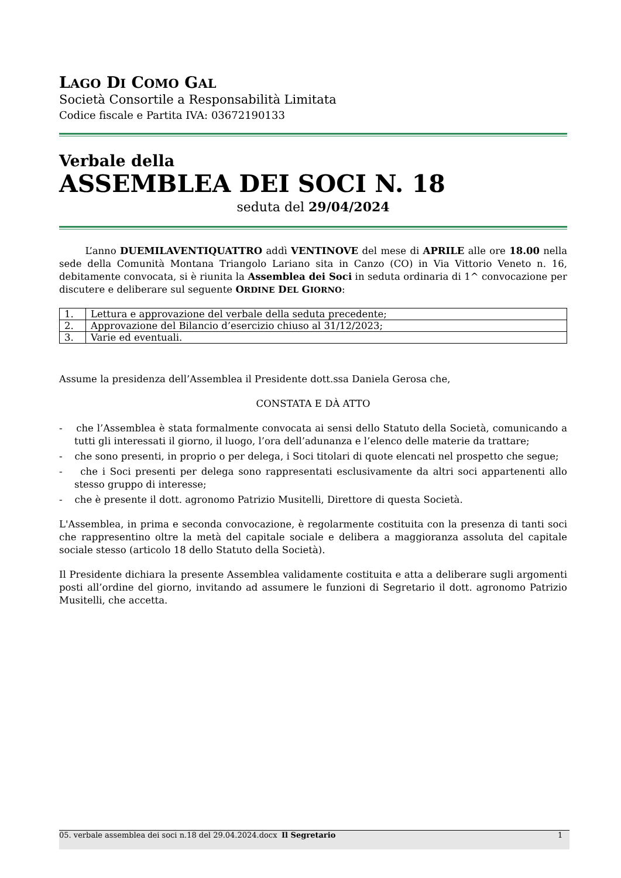LAGO DI COMO GAL
Società Consortile a Responsabilità Limitata
Codice fiscale e Partita IVA: 03672190133
Verbale della
ASSEMBLEA DEI SOCI N. 18
seduta del 29/04/2024
L’anno DUEMILAVENTIQUATTRO addì VENTINOVE del mese di APRILE alle ore 18.00 nella sede della Comunità Montana Triangolo Lariano sita in Canzo (CO) in Via Vittorio Veneto n. 16, debitamente convocata, si è riunita la Assemblea dei Soci in seduta ordinaria di 1^ convocazione per discutere e deliberare sul seguente ORDINE DEL GIORNO:
| 1. | Lettura e approvazione del verbale della seduta precedente; |
| 2. | Approvazione del Bilancio d’esercizio chiuso al 31/12/2023; |
| 3. | Varie ed eventuali. |
Assume la presidenza dell’Assemblea il Presidente dott.ssa Daniela Gerosa che,
CONSTATA E DÀ ATTO
- che l’Assemblea è stata formalmente convocata ai sensi dello Statuto della Società, comunicando a tutti gli interessati il giorno, il luogo, l’ora dell’adunanza e l’elenco delle materie da trattare;
- che sono presenti, in proprio o per delega, i Soci titolari di quote elencati nel prospetto che segue;
- che i Soci presenti per delega sono rappresentati esclusivamente da altri soci appartenenti allo stesso gruppo di interesse;
- che è presente il dott. agronomo Patrizio Musitelli, Direttore di questa Società.
L'Assemblea, in prima e seconda convocazione, è regolarmente costituita con la presenza di tanti soci che rappresentino oltre la metà del capitale sociale e delibera a maggioranza assoluta del capitale sociale stesso (articolo 18 dello Statuto della Società).
Il Presidente dichiara la presente Assemblea validamente costituita e atta a deliberare sugli argomenti posti all’ordine del giorno, invitando ad assumere le funzioni di Segretario il dott. agronomo Patrizio Musitelli, che accetta.
05. verbale assemblea dei soci n.18 del 29.04.2024.docx
Il Segretario 1